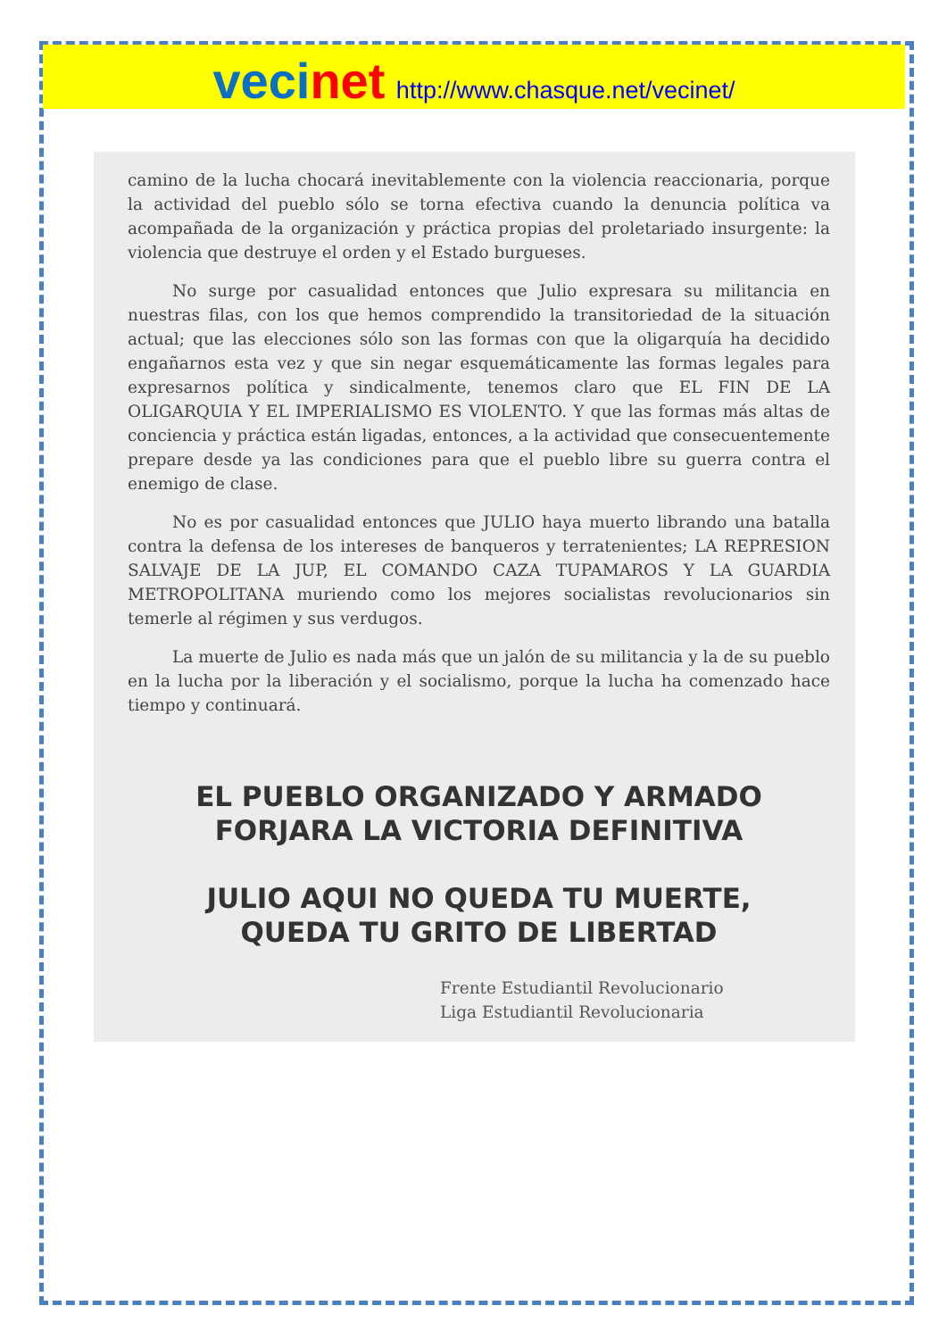vecinet http://www.chasque.net/vecinet/
camino de la lucha chocará inevitablemente con la violencia reaccionaria, porque la actividad del pueblo sólo se torna efectiva cuando la denuncia política va acompañada de la organización y práctica propias del proletariado insurgente: la violencia que destruye el orden y el Estado burgueses.
No surge por casualidad entonces que Julio expresara su militancia en nuestras filas, con los que hemos comprendido la transitoriedad de la situación actual; que las elecciones sólo son las formas con que la oligarquía ha decidido engañarnos esta vez y que sin negar esquemáticamente las formas legales para expresarnos política y sindicalmente, tenemos claro que EL FIN DE LA OLIGARQUIA Y EL IMPERIALISMO ES VIOLENTO. Y que las formas más altas de conciencia y práctica están ligadas, entonces, a la actividad que consecuentemente prepare desde ya las condiciones para que el pueblo libre su guerra contra el enemigo de clase.
No es por casualidad entonces que JULIO haya muerto librando una batalla contra la defensa de los intereses de banqueros y terratenientes; LA REPRESION SALVAJE DE LA JUP, EL COMANDO CAZA TUPAMAROS Y LA GUARDIA METROPOLITANA muriendo como los mejores socialistas revolucionarios sin temerle al régimen y sus verdugos.
La muerte de Julio es nada más que un jalón de su militancia y la de su pueblo en la lucha por la liberación y el socialismo, porque la lucha ha comenzado hace tiempo y continuará.
EL PUEBLO ORGANIZADO Y ARMADO
FORJARA LA VICTORIA DEFINITIVA
JULIO AQUI NO QUEDA TU MUERTE,
QUEDA TU GRITO DE LIBERTAD
Frente Estudiantil Revolucionario
Liga Estudiantil Revolucionaria